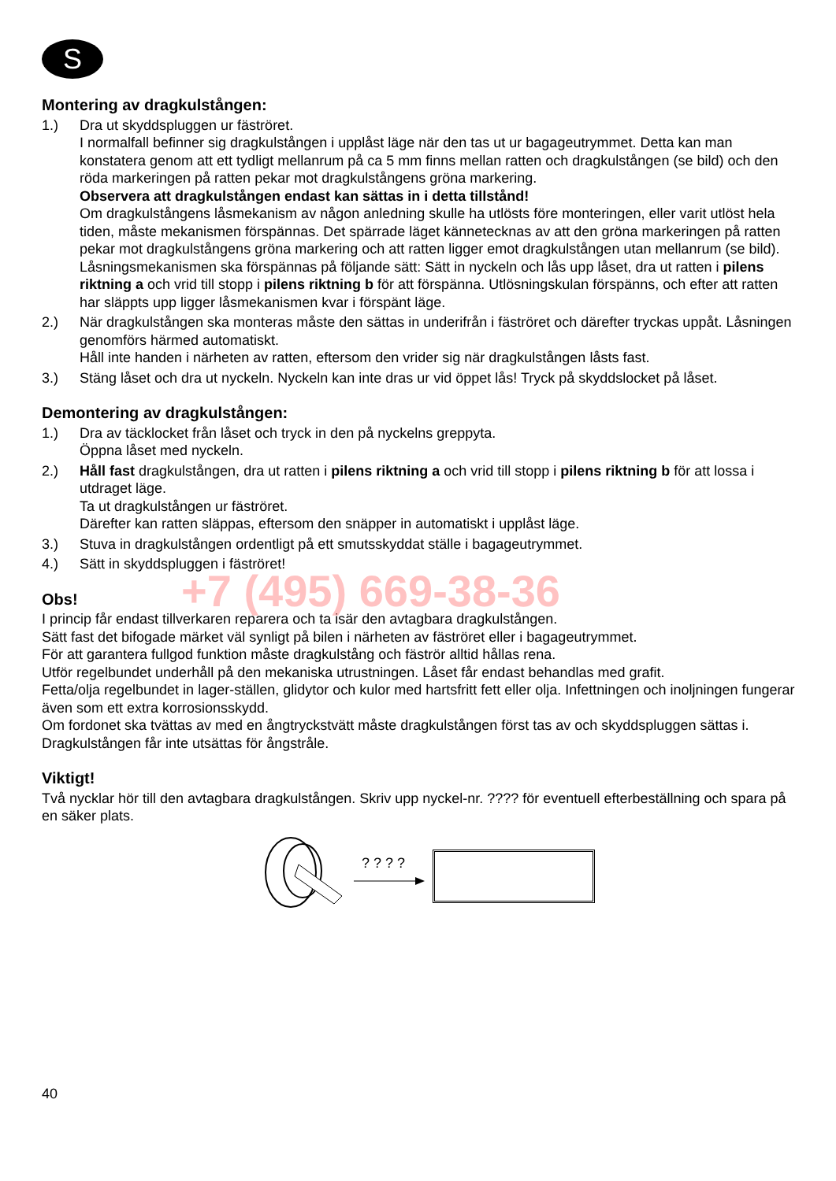S
Montering av dragkulstången:
1.) Dra ut skyddspluggen ur fäströret.
I normalfall befinner sig dragkulstången i upplåst läge när den tas ut ur bagageutrymmet. Detta kan man konstatera genom att ett tydligt mellanrum på ca 5 mm finns mellan ratten och dragkulstången (se bild) och den röda markeringen på ratten pekar mot dragkulstångens gröna markering.
Observera att dragkulstången endast kan sättas in i detta tillstånd!
Om dragkulstångens låsmekanism av någon anledning skulle ha utlösts före monteringen, eller varit utlöst hela tiden, måste mekanismen förspännas. Det spärrade läget kännetecknas av att den gröna markeringen på ratten pekar mot dragkulstångens gröna markering och att ratten ligger emot dragkulstången utan mellanrum (se bild). Låsningsmekanismen ska förspännas på följande sätt: Sätt in nyckeln och lås upp låset, dra ut ratten i pilens riktning a och vrid till stopp i pilens riktning b för att förspänna. Utlösningskulan förspänns, och efter att ratten har släppts upp ligger låsmekanismen kvar i förspänt läge.
2.) När dragkulstången ska monteras måste den sättas in underifrån i fäströret och därefter tryckas uppåt. Låsningen genomförs härmed automatiskt.
Håll inte handen i närheten av ratten, eftersom den vrider sig när dragkulstången låsts fast.
3.) Stäng låset och dra ut nyckeln. Nyckeln kan inte dras ur vid öppet lås! Tryck på skyddslocket på låset.
Demontering av dragkulstången:
1.) Dra av täcklocket från låset och tryck in den på nyckelns greppyta.
Öppna låset med nyckeln.
2.) Håll fast dragkulstången, dra ut ratten i pilens riktning a och vrid till stopp i pilens riktning b för att lossa i utdraget läge.
Ta ut dragkulstången ur fäströret.
Därefter kan ratten släppas, eftersom den snäpper in automatiskt i upplåst läge.
3.) Stuva in dragkulstången ordentligt på ett smutsskyddat ställe i bagageutrymmet.
4.) Sätt in skyddspluggen i fäströret!
Obs!
I princip får endast tillverkaren reparera och ta isär den avtagbara dragkulstången.
Sätt fast det bifogade märket väl synligt på bilen i närheten av fäströret eller i bagageutrymmet.
För att garantera fullgod funktion måste dragkulstång och fäströr alltid hållas rena.
Utför regelbundet underhåll på den mekaniska utrustningen. Låset får endast behandlas med grafit.
Fetta/olja regelbundet in lager-ställen, glidytor och kulor med hartsfritt fett eller olja. Infettningen och inoljningen fungerar även som ett extra korrosionsskydd.
Om fordonet ska tvättas av med en ångtryckstvätt måste dragkulstången först tas av och skyddspluggen sättas i. Dragkulstången får inte utsättas för ångstråle.
Viktigt!
Två nycklar hör till den avtagbara dragkulstången. Skriv upp nyckel-nr. ???? för eventuell efterbeställning och spara på en säker plats.
? ? ? ?
40
+7 (495) 669-38-36